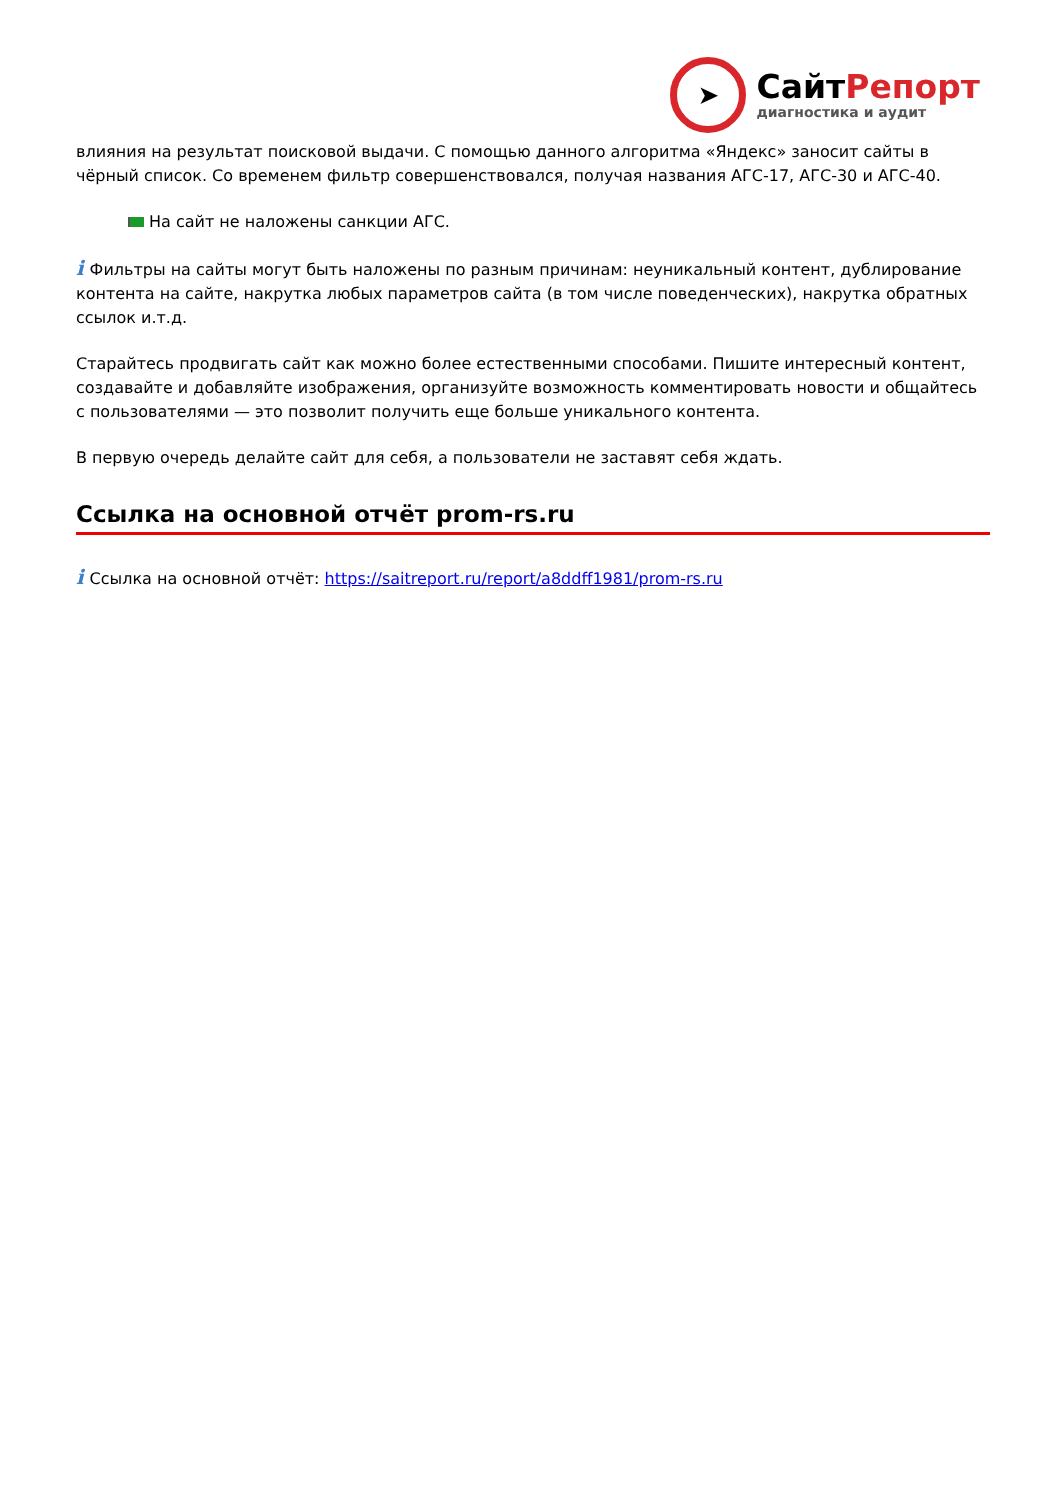➤
СайтРепорт
диагностика и аудит
влияния на результат поисковой выдачи. С помощью данного алгоритма «Яндекс» заносит сайты в чёрный список. Со временем фильтр совершенствовался, получая названия АГС-17, АГС-30 и АГС-40.
На сайт не наложены санкции АГС.
i Фильтры на сайты могут быть наложены по разным причинам: неуникальный контент, дублирование контента на сайте, накрутка любых параметров сайта (в том числе поведенческих), накрутка обратных ссылок и.т.д.
Старайтесь продвигать сайт как можно более естественными способами. Пишите интересный контент, создавайте и добавляйте изображения, организуйте возможность комментировать новости и общайтесь с пользователями — это позволит получить еще больше уникального контента.
В первую очередь делайте сайт для себя, а пользователи не заставят себя ждать.
Ссылка на основной отчёт prom-rs.ru
i Ссылка на основной отчёт: https://saitreport.ru/report/a8ddff1981/prom-rs.ru